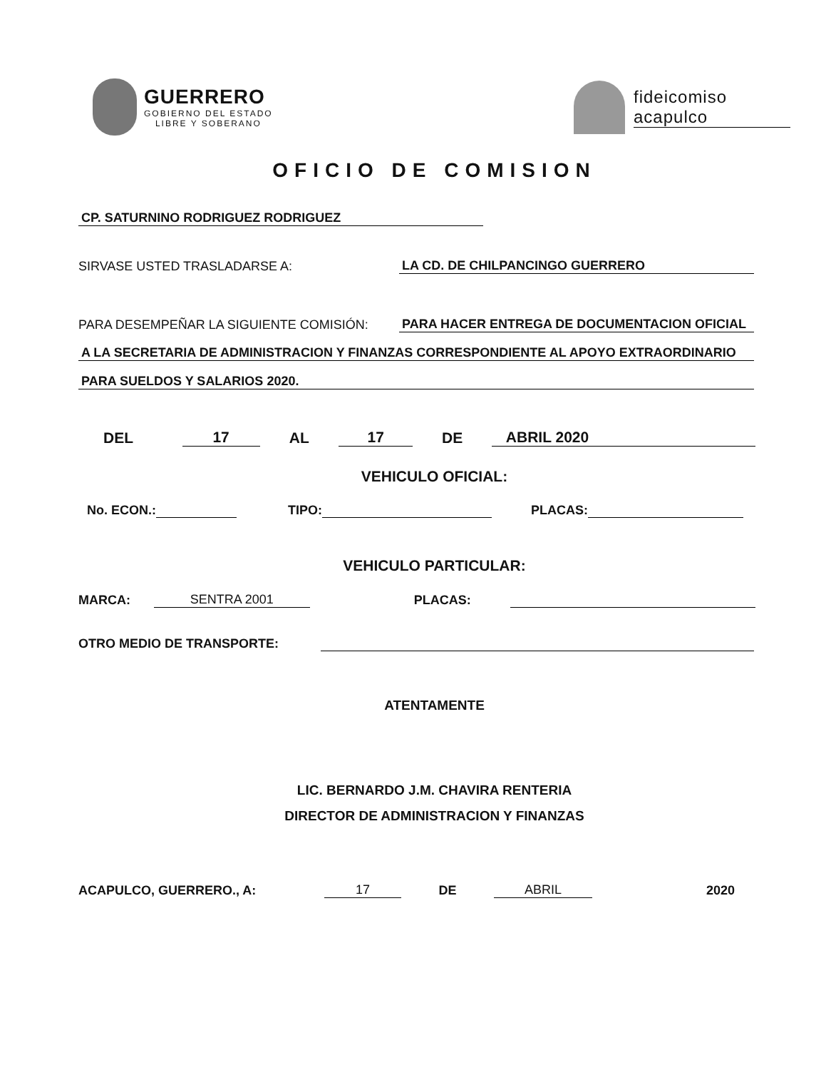GUERRERO
GOBIERNO DEL ESTADO
LIBRE Y SOBERANO
fideicomiso
acapulco
OFICIO DE COMISION
CP. SATURNINO RODRIGUEZ RODRIGUEZ
SIRVASE USTED TRASLADARSE A: LA CD. DE CHILPANCINGO GUERRERO
PARA DESEMPEÑAR LA SIGUIENTE COMISIÓN: PARA HACER ENTREGA DE DOCUMENTACION OFICIAL
A LA SECRETARIA DE ADMINISTRACION Y FINANZAS CORRESPONDIENTE AL APOYO EXTRAORDINARIO
PARA SUELDOS Y SALARIOS 2020.
DEL 17 AL 17 DE ABRIL 2020
VEHICULO OFICIAL:
No. ECON.: TIPO: PLACAS:
VEHICULO PARTICULAR:
MARCA: SENTRA 2001 PLACAS:
OTRO MEDIO DE TRANSPORTE:
ATENTAMENTE
LIC. BERNARDO J.M. CHAVIRA RENTERIA
DIRECTOR DE ADMINISTRACION Y FINANZAS
ACAPULCO, GUERRERO., A: 17 DE ABRIL 2020